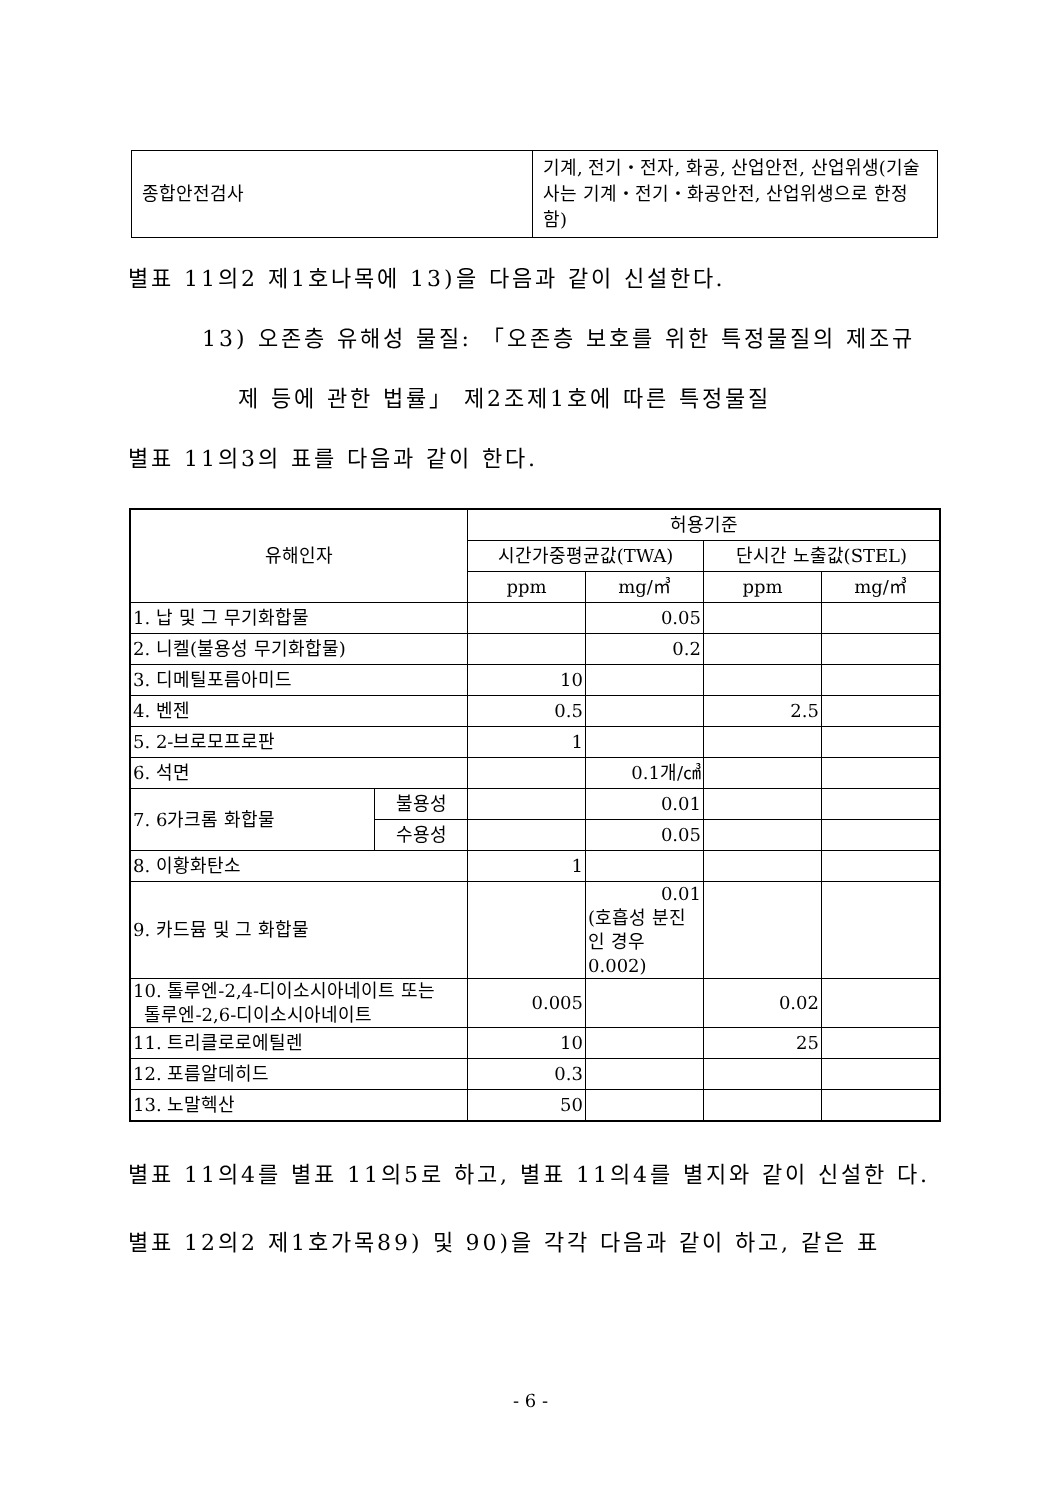| 종합안전검사 | 기계, 전기・전자, 화공, 산업안전, 산업위생(기술사는 기계・전기・화공안전, 산업위생으로 한정함) |
별표 11의2 제1호나목에 13)을 다음과 같이 신설한다.
13) 오존층 유해성 물질: 「오존층 보호를 위한 특정물질의 제조규
제 등에 관한 법률」 제2조제1호에 따른 특정물질
별표 11의3의 표를 다음과 같이 한다.
| 유해인자 | | 허용기준 | | | |
| --- | --- | --- | --- | --- | --- |
| | | 시간가중평균값(TWA) | | 단시간 노출값(STEL) | |
| | | ppm | mg/㎥ | ppm | mg/㎥ |
| 1. 납 및 그 무기화합물 | | | 0.05 | | |
| 2. 니켈(불용성 무기화합물) | | | 0.2 | | |
| 3. 디메틸포름아미드 | | 10 | | | |
| 4. 벤젠 | | 0.5 | | 2.5 | |
| 5. 2-브로모프로판 | | 1 | | | |
| 6. 석면 | | | 0.1개/㎤ | | |
| 7. 6가크롬 화합물 | 불용성 | | 0.01 | | |
| | 수용성 | | 0.05 | | |
| 8. 이황화탄소 | | 1 | | | |
| 9. 카드뮴 및 그 화합물 | | | 0.01 (호흡성 분진인 경우 0.002) | | |
| 10. 톨루엔-2,4-디이소시아네이트 또는 톨루엔-2,6-디이소시아네이트 | | 0.005 | | 0.02 | |
| 11. 트리클로로에틸렌 | | 10 | | 25 | |
| 12. 포름알데히드 | | 0.3 | | | |
| 13. 노말헥산 | | 50 | | | |
별표 11의4를 별표 11의5로 하고, 별표 11의4를 별지와 같이 신설한 다.
별표 12의2 제1호가목89) 및 90)을 각각 다음과 같이 하고, 같은 표
- 6 -